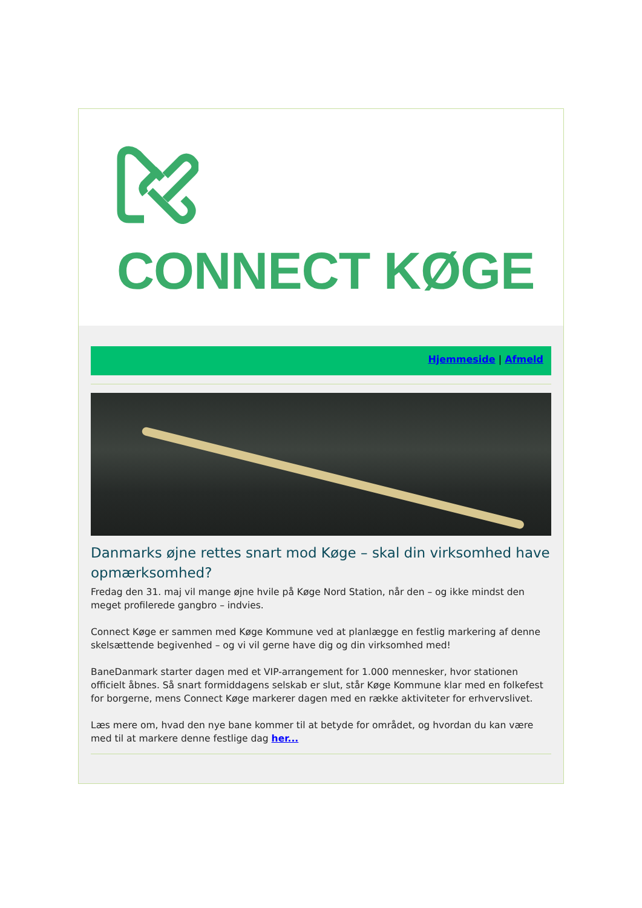CONNECT KØGE
Hjemmeside | Afmeld
Danmarks øjne rettes snart mod Køge – skal din virksomhed have opmærksomhed?
Fredag den 31. maj vil mange øjne hvile på Køge Nord Station, når den – og ikke mindst den meget profilerede gangbro – indvies.
Connect Køge er sammen med Køge Kommune ved at planlægge en festlig markering af denne skelsættende begivenhed – og vi vil gerne have dig og din virksomhed med!
BaneDanmark starter dagen med et VIP-arrangement for 1.000 mennesker, hvor stationen officielt åbnes. Så snart formiddagens selskab er slut, står Køge Kommune klar med en folkefest for borgerne, mens Connect Køge markerer dagen med en række aktiviteter for erhvervslivet.
Læs mere om, hvad den nye bane kommer til at betyde for området, og hvordan du kan være med til at markere denne festlige dag her...